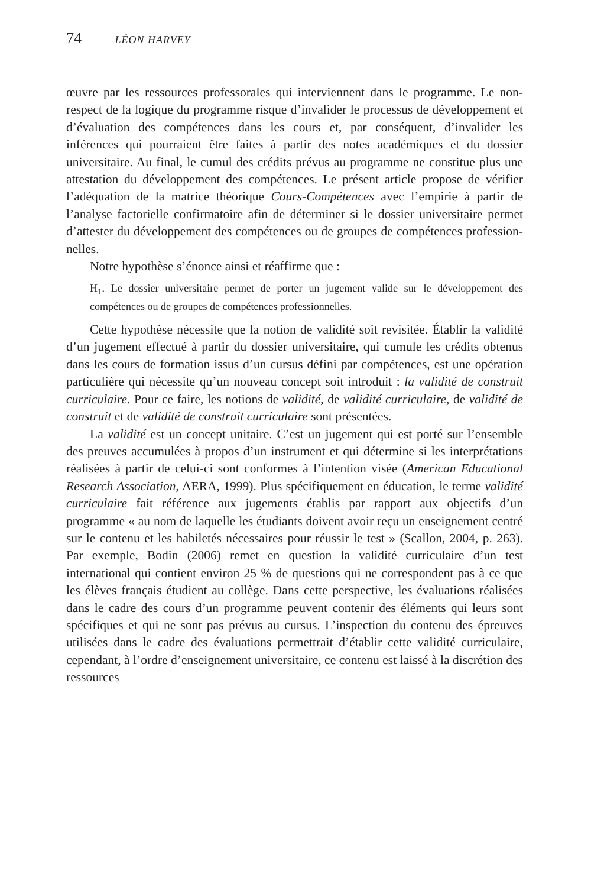74 LÉON HARVEY
œuvre par les ressources professorales qui interviennent dans le programme. Le non-respect de la logique du programme risque d’invalider le processus de développement et d’évaluation des compétences dans les cours et, par conséquent, d’invalider les inférences qui pourraient être faites à partir des notes académiques et du dossier universitaire. Au final, le cumul des crédits prévus au programme ne constitue plus une attestation du développement des compétences. Le présent article propose de vérifier l’adéquation de la matrice théorique Cours-Compétences avec l’empirie à partir de l’analyse factorielle confirmatoire afin de déterminer si le dossier universitaire permet d’attester du développement des compétences ou de groupes de compétences profession­nelles.
Notre hypothèse s’énonce ainsi et réaffirme que :
H<sub>1</sub>. Le dossier universitaire permet de porter un jugement valide sur le dévelop­pement des compétences ou de groupes de compétences professionnelles.
Cette hypothèse nécessite que la notion de validité soit revisitée. Établir la validité d’un jugement effectué à partir du dossier universitaire, qui cumule les crédits obtenus dans les cours de formation issus d’un cursus défini par compétences, est une opération particulière qui nécessite qu’un nouveau concept soit introduit : la validité de construit curriculaire. Pour ce faire, les notions de validité, de validité curriculaire, de validité de construit et de validité de construit curriculaire sont présentées.
La validité est un concept unitaire. C’est un jugement qui est porté sur l’ensemble des preuves accumulées à propos d’un instrument et qui détermine si les interprétations réalisées à partir de celui-ci sont conformes à l’intention visée (American Educational Research Association, AERA, 1999). Plus spécifiquement en éducation, le terme validité curriculaire fait référence aux jugements établis par rapport aux objectifs d’un programme « au nom de laquelle les étudiants doivent avoir reçu un enseignement centré sur le contenu et les habiletés nécessaires pour réussir le test » (Scallon, 2004, p. 263). Par exemple, Bodin (2006) remet en question la validité curriculaire d’un test international qui contient environ 25 % de questions qui ne correspondent pas à ce que les élèves français étudient au collège. Dans cette perspective, les évaluations réalisées dans le cadre des cours d’un programme peuvent contenir des éléments qui leurs sont spécifiques et qui ne sont pas prévus au cursus. L’inspection du contenu des épreuves utilisées dans le cadre des évaluations permettrait d’établir cette validité curriculaire, cependant, à l’ordre d’enseigne­ment universitaire, ce contenu est laissé à la discrétion des ressources